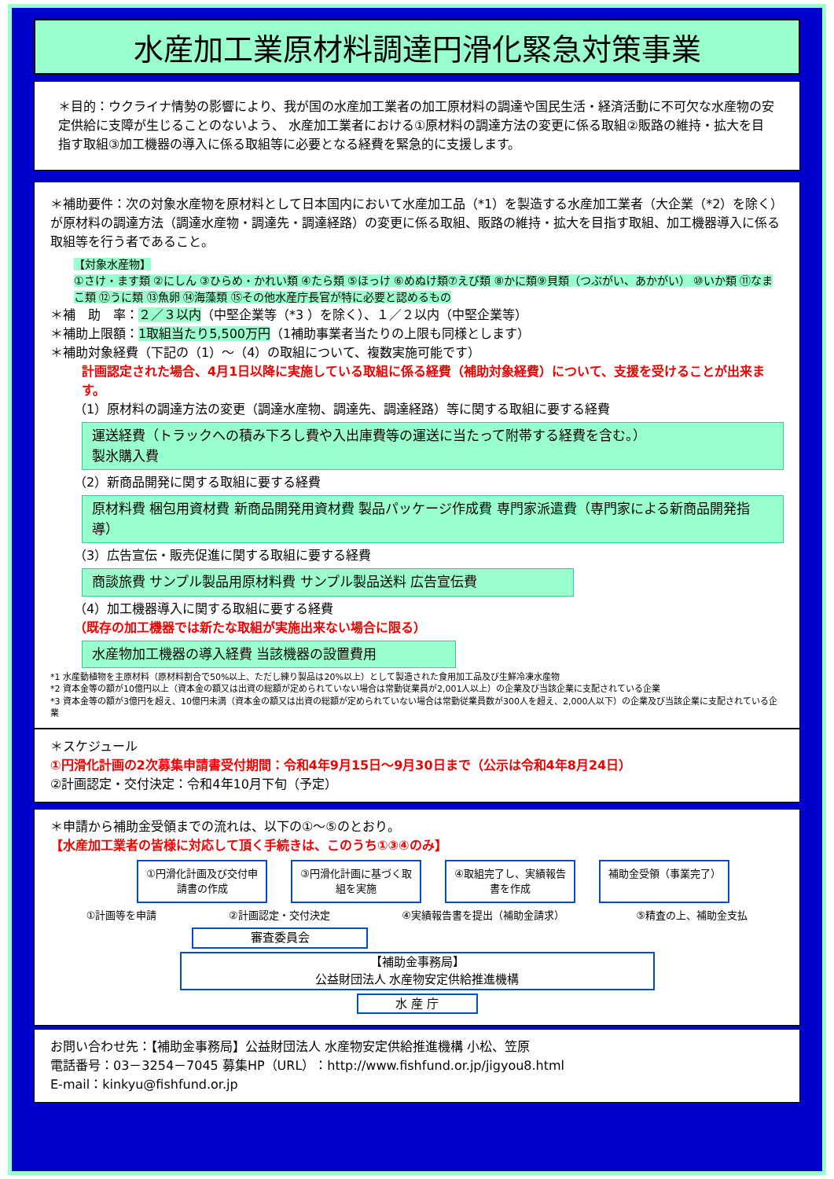水産加工業原材料調達円滑化緊急対策事業
＊目的：ウクライナ情勢の影響により、我が国の水産加工業者の加工原材料の調達や国民生活・経済活動に不可欠な水産物の安定供給に支障が生じることのないよう、 水産加工業者における①原材料の調達方法の変更に係る取組②販路の維持・拡大を目指す取組③加工機器の導入に係る取組等に必要となる経費を緊急的に支援します。
＊補助要件：次の対象水産物を原材料として日本国内において水産加工品（*1）を製造する水産加工業者（大企業（*2）を除く） が原材料の調達方法（調達水産物・調達先・調達経路）の変更に係る取組、販路の維持・拡大を目指す取組、加工機器導入に係る取組等を行う者であること。
【対象水産物】
①さけ・ます類 ②にしん ③ひらめ・かれい類 ④たら類 ⑤ほっけ ⑥めぬけ類⑦えび類 ⑧かに類⑨貝類（つぶがい、あかがい） ⑩いか類 ⑪なまこ類 ⑫うに類 ⑬魚卵 ⑭海藻類 ⑮その他水産庁長官が特に必要と認めるもの
＊補　助　率：２／３以内（中堅企業等（*3 ）を除く）、１／２以内（中堅企業等）
＊補助上限額：1取組当たり5,500万円（1補助事業者当たりの上限も同様とします）
＊補助対象経費（下記の（1）～（4）の取組について、複数実施可能です）
計画認定された場合、4月1日以降に実施している取組に係る経費（補助対象経費）について、支援を受けることが出来ます。
（1）原材料の調達方法の変更（調達水産物、調達先、調達経路）等に関する取組に要する経費
運送経費（トラックへの積み下ろし費や入出庫費等の運送に当たって附帯する経費を含む。）
製氷購入費
（2）新商品開発に関する取組に要する経費
原材料費 梱包用資材費 新商品開発用資材費 製品パッケージ作成費 専門家派遣費（専門家による新商品開発指導）
（3）広告宣伝・販売促進に関する取組に要する経費
商談旅費 サンプル製品用原材料費 サンプル製品送料 広告宣伝費
（4）加工機器導入に関する取組に要する経費
（既存の加工機器では新たな取組が実施出来ない場合に限る）
水産物加工機器の導入経費 当該機器の設置費用
*1 水産動植物を主原材料（原材料割合で50%以上、ただし練り製品は20%以上）として製造された食用加工品及び生鮮冷凍水産物
*2 資本金等の額が10億円以上（資本金の額又は出資の総額が定められていない場合は常勤従業員が2,001人以上）の企業及び当該企業に支配されている企業
*3 資本金等の額が3億円を超え、10億円未満（資本金の額又は出資の総額が定められていない場合は常勤従業員数が300人を超え、2,000人以下）の企業及び当該企業に支配されている企業
＊スケジュール
①円滑化計画の2次募集申請書受付期間：令和4年9月15日～9月30日まで（公示は令和4年8月24日）
②計画認定・交付決定：令和4年10月下旬（予定）
＊申請から補助金受領までの流れは、以下の①～⑤のとおり。
【水産加工業者の皆様に対応して頂く手続きは、このうち①③④のみ】
①円滑化計画及び交付申請書の作成
③円滑化計画に基づく取組を実施
④取組完了し、実績報告書を作成
補助金受領（事業完了）
①計画等を申請 ②計画認定・交付決定 ④実績報告書を提出（補助金請求） ⑤精査の上、補助金支払
審査委員会
【補助金事務局】
公益財団法人 水産物安定供給推進機構
水 産 庁
お問い合わせ先：【補助金事務局】公益財団法人 水産物安定供給推進機構 小松、笠原
電話番号：03－3254－7045 募集HP（URL）：http://www.fishfund.or.jp/jigyou8.html
E-mail：kinkyu@fishfund.or.jp